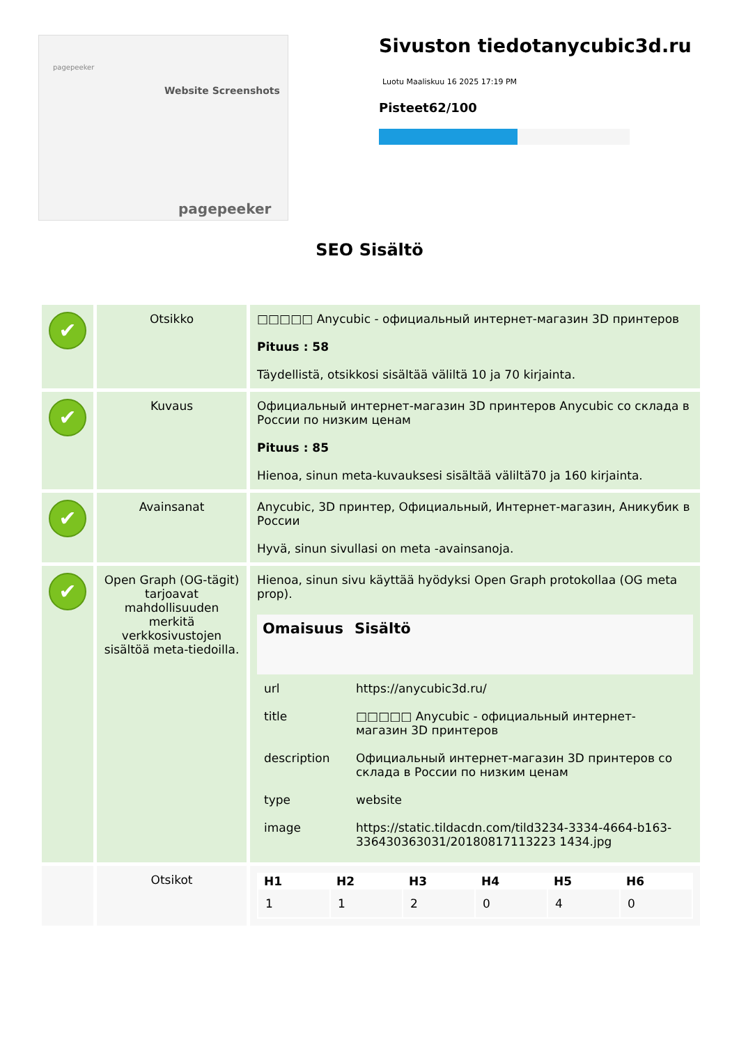pagepeeker
Website Screenshots
pagepeeker
Sivuston tiedotanycubic3d.ru
Luotu Maaliskuu 16 2025 17:19 PM
Pisteet62/100
SEO Sisältö
| ✔ | Otsikko | □□□□□ Anycubic - официальный интернет-магазин 3D принтеров Pituus : 58 Täydellistä, otsikkosi sisältää väliltä 10 ja 70 kirjainta. |
| ✔ | Kuvaus | Официальный интернет-магазин 3D принтеров Anycubic со склада в России по низким ценам Pituus : 85 Hienoa, sinun meta-kuvauksesi sisältää väliltä70 ja 160 kirjainta. |
| ✔ | Avainsanat | Anycubic, 3D принтер, Официальный, Интернет-магазин, Аникубик в России Hyvä, sinun sivullasi on meta -avainsanoja. |
| ✔ | Open Graph (OG-tägit) tarjoavat mahdollisuuden merkitä verkkosivustojen sisältöä meta-tiedoilla. | Hienoa, sinun sivu käyttää hyödyksi Open Graph protokollaa (OG meta prop). / Omaisuus / Sisältö / / --- / --- / / url / https://anycubic3d.ru/ / / title / □□□□□ Anycubic - официальный интернет-магазин 3D принтеров / / description / Официальный интернет-магазин 3D принтеров со склада в России по низким ценам / / type / website / / image / https://static.tildacdn.com/tild3234-3334-4664-b163-336430363031/20180817113223 1434.jpg / |
| | Otsikot | / H1 / H2 / H3 / H4 / H5 / H6 / / --- / --- / --- / --- / --- / --- / / 1 / 1 / 2 / 0 / 4 / 0 / |